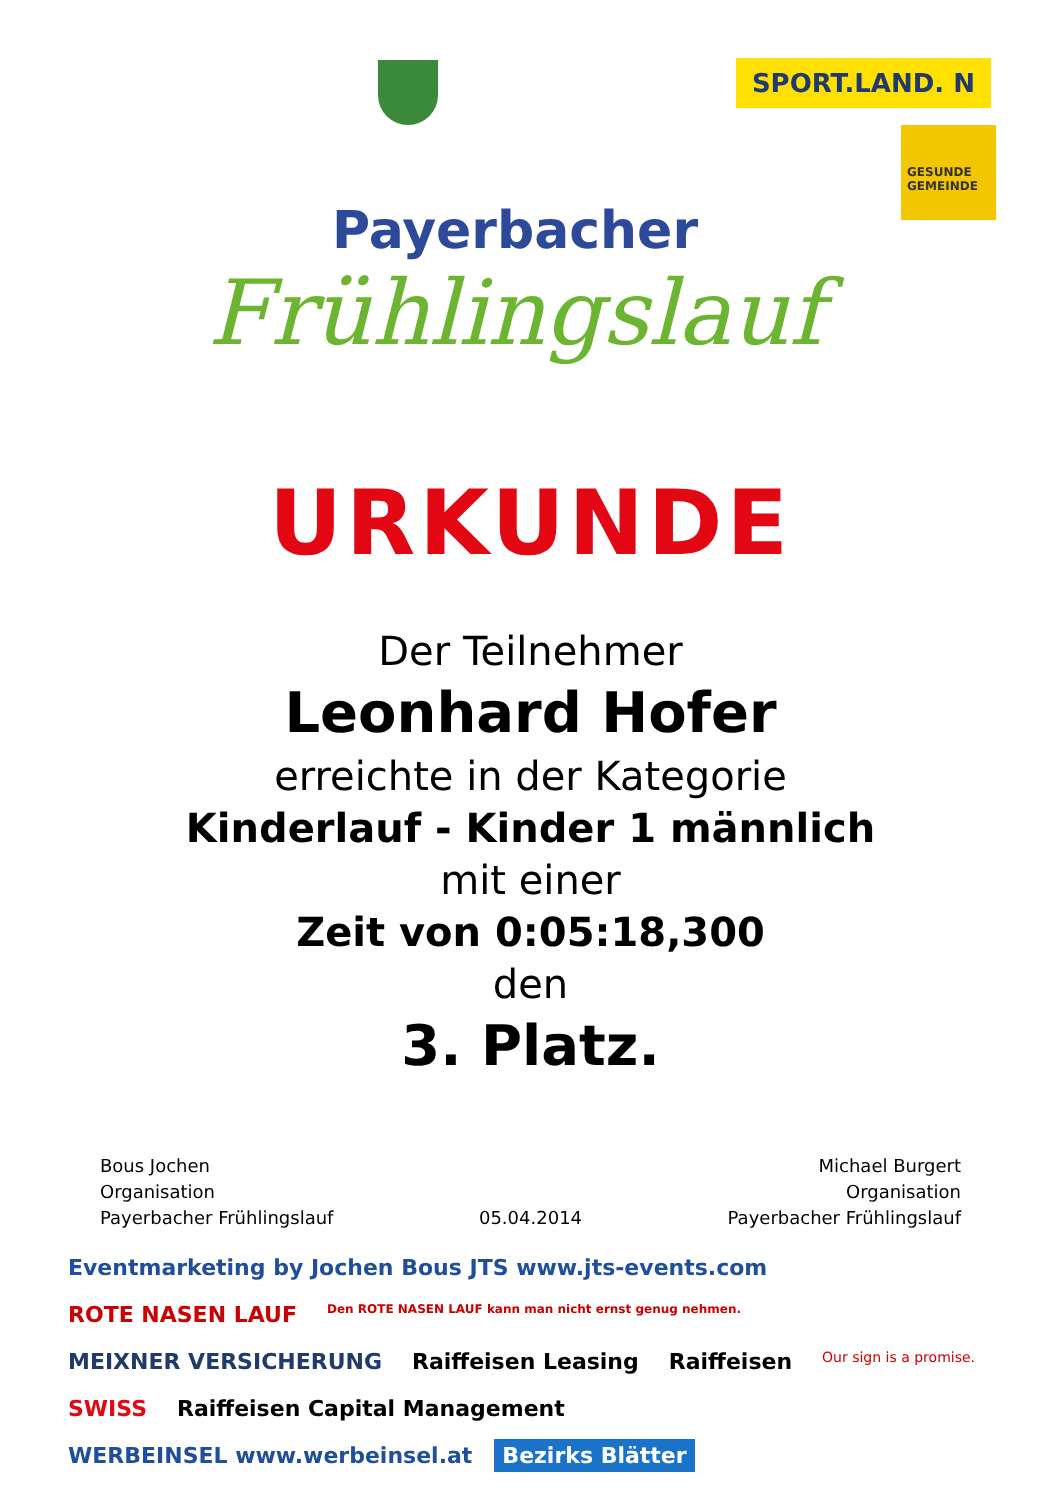SPORT.LAND. N
GESUNDE GEMEINDE
Payerbacher
Frühlingslauf
URKUNDE
Der Teilnehmer
Leonhard Hofer
erreichte in der Kategorie
Kinderlauf - Kinder 1 männlich
mit einer
Zeit von 0:05:18,300
den
3. Platz.
Bous Jochen
Organisation
Payerbacher Frühlingslauf
05.04.2014 Michael Burgert
Organisation
Payerbacher Frühlingslauf
Eventmarketing by Jochen Bous JTS www.jts-events.com ROTE NASEN LAUF Den ROTE NASEN LAUF kann man nicht ernst genug nehmen. MEIXNER VERSICHERUNG Raiffeisen Leasing Raiffeisen Our sign is a promise. SWISS Raiffeisen Capital Management WERBEINSEL www.werbeinsel.at Bezirks Blätter